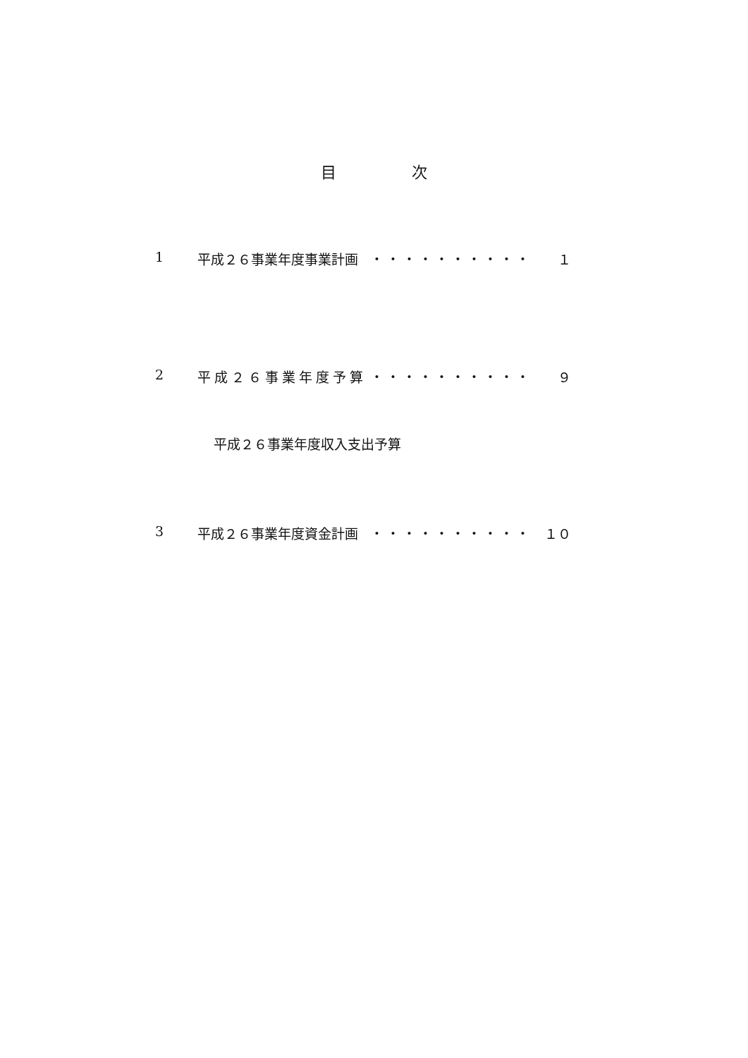目 次
1 平成２６事業年度事業計画 ・・・・・・・・・・
１
2 平成２６事業年度予算 ・・・・・・・・・・
９
平成２６事業年度収入支出予算
3 平成２６事業年度資金計画 ・・・・・・・・・・
１０